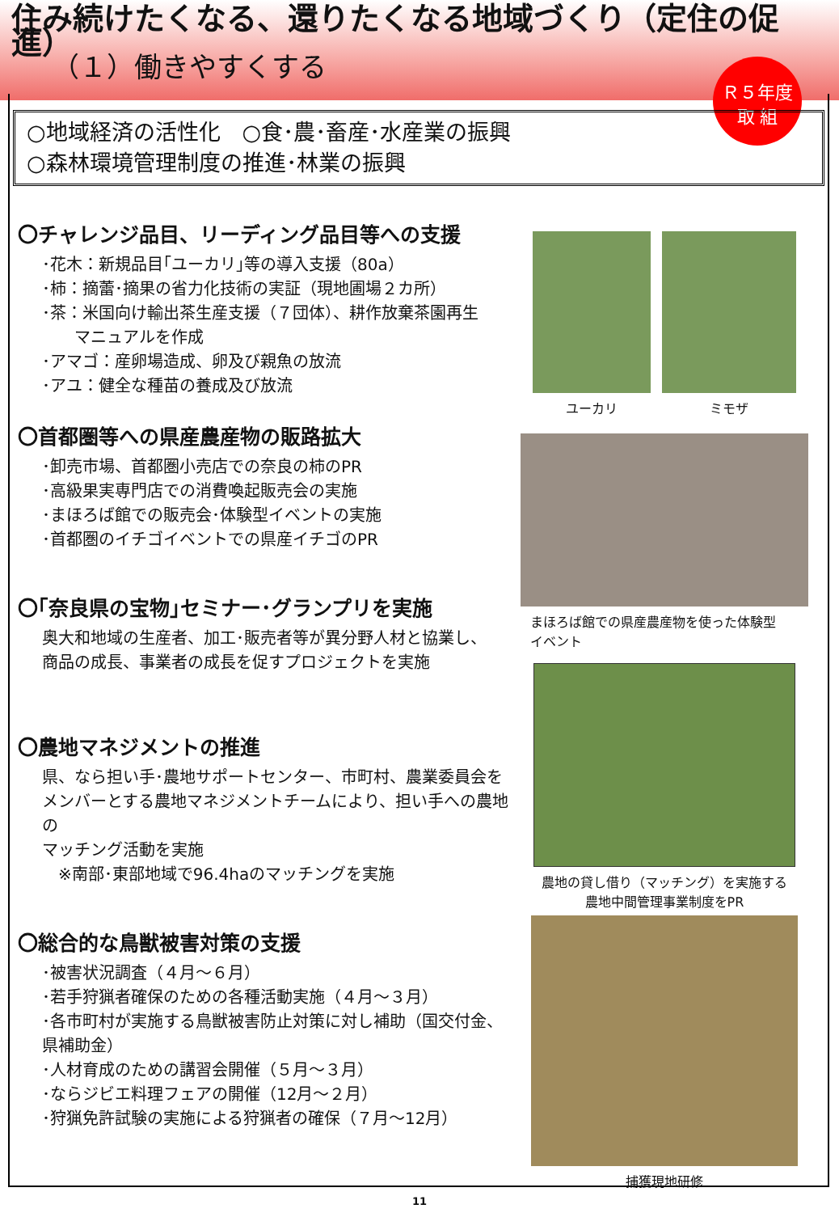住み続けたくなる、還りたくなる地域づくり（定住の促進）
（１）働きやすくする
Ｒ５年度
取 組
○地域経済の活性化　○食･農･畜産･水産業の振興
○森林環境管理制度の推進･林業の振興
〇チャレンジ品目、リーディング品目等への支援
･花木：新規品目｢ユーカリ｣等の導入支援（80a）
･柿：摘蕾･摘果の省力化技術の実証（現地圃場２カ所）
･茶：米国向け輸出茶生産支援（７団体）、耕作放棄茶園再生
　　マニュアルを作成
･アマゴ：産卵場造成、卵及び親魚の放流
･アユ：健全な種苗の養成及び放流
〇首都圏等への県産農産物の販路拡大
･卸売市場、首都圏小売店での奈良の柿のPR
･高級果実専門店での消費喚起販売会の実施
･まほろば館での販売会･体験型イベントの実施
･首都圏のイチゴイベントでの県産イチゴのPR
〇｢奈良県の宝物｣セミナー･グランプリを実施
奥大和地域の生産者、加工･販売者等が異分野人材と協業し、
商品の成長、事業者の成長を促すプロジェクトを実施
〇農地マネジメントの推進
県、なら担い手･農地サポートセンター、市町村、農業委員会を
メンバーとする農地マネジメントチームにより、担い手への農地の
マッチング活動を実施
　※南部･東部地域で96.4haのマッチングを実施
〇総合的な鳥獣被害対策の支援
･被害状況調査（４月～６月）
･若手狩猟者確保のための各種活動実施（４月～３月）
･各市町村が実施する鳥獣被害防止対策に対し補助（国交付金、
県補助金）
･人材育成のための講習会開催（５月～３月）
･ならジビエ料理フェアの開催（12月～２月）
･狩猟免許試験の実施による狩猟者の確保（７月～12月）
ユーカリ ミモザ
まほろば館での県産農産物を使った体験型
イベント
農地の貸し借り（マッチング）を実施する
農地中間管理事業制度をPR
捕獲現地研修
11